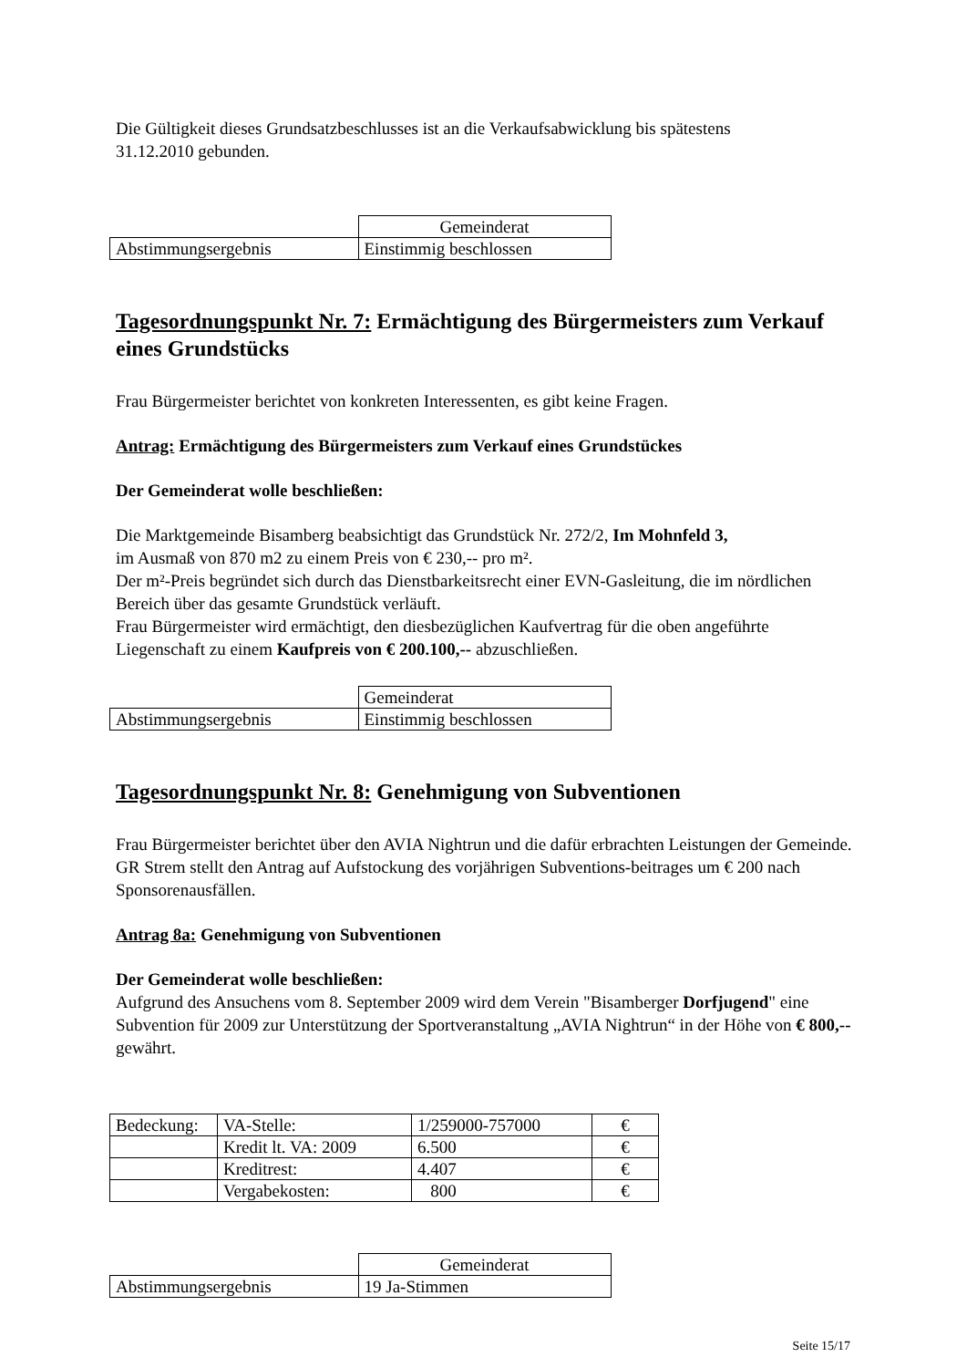Die Gültigkeit dieses Grundsatzbeschlusses ist an die Verkaufsabwicklung bis spätestens
31.12.2010 gebunden.
| | Gemeinderat |
| Abstimmungsergebnis | Einstimmig beschlossen |
Tagesordnungspunkt Nr. 7: Ermächtigung des Bürgermeisters zum Verkauf eines Grundstücks
Frau Bürgermeister berichtet von konkreten Interessenten, es gibt keine Fragen.
Antrag: Ermächtigung des Bürgermeisters zum Verkauf eines Grundstückes
Der Gemeinderat wolle beschließen:
Die Marktgemeinde Bisamberg beabsichtigt das Grundstück Nr. 272/2, Im Mohnfeld 3,
im Ausmaß von 870 m2 zu einem Preis von € 230,-- pro m².
Der m²-Preis begründet sich durch das Dienstbarkeitsrecht einer EVN-Gasleitung, die im nördlichen Bereich über das gesamte Grundstück verläuft.
Frau Bürgermeister wird ermächtigt, den diesbezüglichen Kaufvertrag für die oben angeführte Liegenschaft zu einem Kaufpreis von € 200.100,-- abzuschließen.
| | Gemeinderat |
| Abstimmungsergebnis | Einstimmig beschlossen |
Tagesordnungspunkt Nr. 8: Genehmigung von Subventionen
Frau Bürgermeister berichtet über den AVIA Nightrun und die dafür erbrachten Leistungen der Gemeinde. GR Strem stellt den Antrag auf Aufstockung des vorjährigen Subventions-beitrages um € 200 nach Sponsorenausfällen.
Antrag 8a: Genehmigung von Subventionen
Der Gemeinderat wolle beschließen:
Aufgrund des Ansuchens vom 8. September 2009 wird dem Verein "Bisamberger Dorfjugend" eine Subvention für 2009 zur Unterstützung der Sportveranstaltung „AVIA Nightrun“ in der Höhe von € 800,-- gewährt.
| Bedeckung: | VA-Stelle: | 1/259000-757000 | € |
| | Kredit lt. VA: 2009 | 6.500 | € |
| | Kreditrest: | 4.407 | € |
| | Vergabekosten: | 800 | € |
| | Gemeinderat |
| Abstimmungsergebnis | 19 Ja-Stimmen |
Seite 15/17